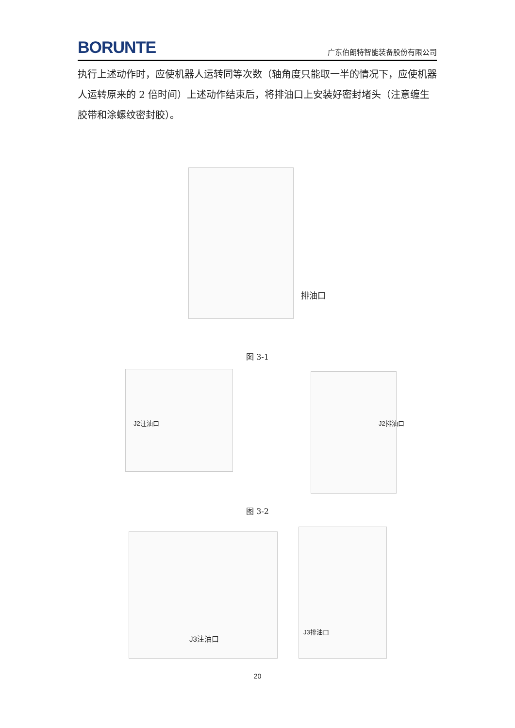BORUNTE 广东伯朗特智能装备股份有限公司
执行上述动作时，应使机器人运转同等次数（轴角度只能取一半的情况下，应使机器人运转原来的 2 倍时间）上述动作结束后，将排油口上安装好密封堵头（注意缠生胶带和涂螺纹密封胶）。
排油口
图 3-1
J2注油口 J2排油口
图 3-2
J3注油口
J3排油口
20